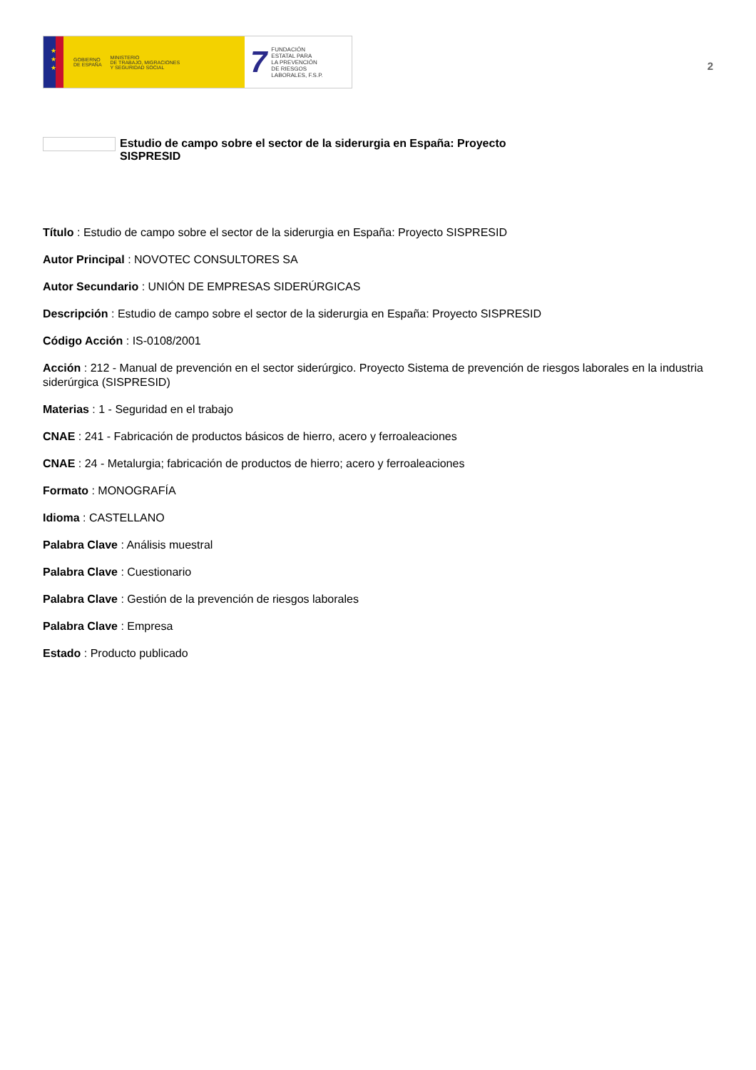★
★
★
GOBIERNO
DE ESPAÑA MINISTERIO
DE TRABAJO, MIGRACIONES
Y SEGURIDAD SOCIAL
7 FUNDACIÓN
ESTATAL PARA
LA PREVENCIÓN
DE RIESGOS
LABORALES, F.S.P.
2
Estudio de campo sobre el sector de la siderurgia en España: Proyecto SISPRESID
Título : Estudio de campo sobre el sector de la siderurgia en España: Proyecto SISPRESID
Autor Principal : NOVOTEC CONSULTORES SA
Autor Secundario : UNIÓN DE EMPRESAS SIDERÚRGICAS
Descripción : Estudio de campo sobre el sector de la siderurgia en España: Proyecto SISPRESID
Código Acción : IS-0108/2001
Acción : 212 - Manual de prevención en el sector siderúrgico. Proyecto Sistema de prevención de riesgos laborales en la industria siderúrgica (SISPRESID)
Materias : 1 - Seguridad en el trabajo
CNAE : 241 - Fabricación de productos básicos de hierro, acero y ferroaleaciones
CNAE : 24 - Metalurgia; fabricación de productos de hierro; acero y ferroaleaciones
Formato : MONOGRAFÍA
Idioma : CASTELLANO
Palabra Clave : Análisis muestral
Palabra Clave : Cuestionario
Palabra Clave : Gestión de la prevención de riesgos laborales
Palabra Clave : Empresa
Estado : Producto publicado